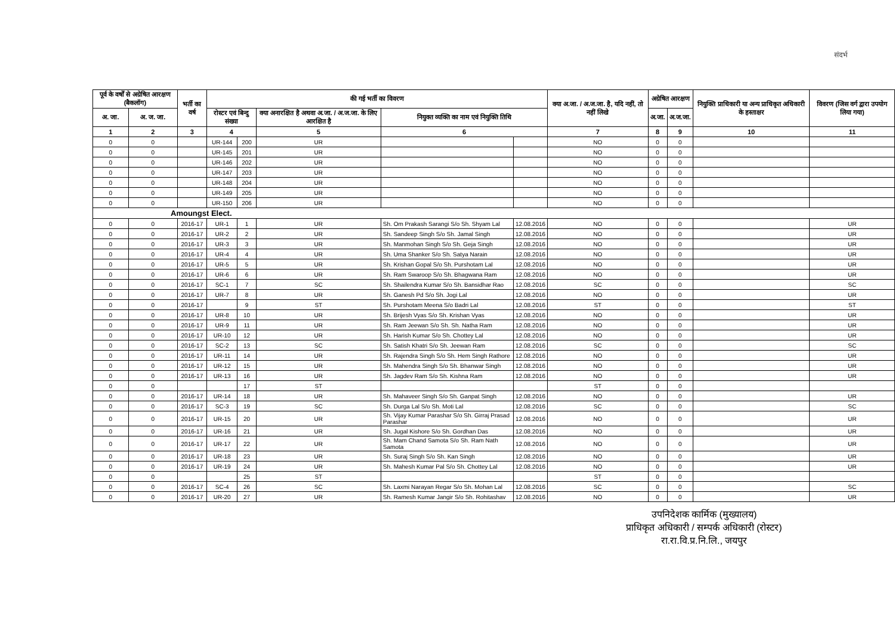संदर्भ
| पूर्व के वर्षों से अग्रेषित आरक्षण (बैकलॉग) | | भर्ती का वर्ष | की गई भर्ती का विवरण | | | | | क्या अ.जा. / अ.ज.जा. है, यदि नहीं, तो नहीं लिखे | अग्रेषित आरक्षण | | नियुक्ति प्राधिकारी या अन्य प्राधिकृत अधिकारी के हस्ताक्षर | विवरण (जिस वर्ग द्वारा उपयोग लिया गया) |
| --- | --- | --- | --- | --- | --- | --- | --- | --- | --- | --- | --- | --- |
| अ. जा. | अ. ज. जा. | | रोस्टर एवं बिन्दु संख्या | | क्या अनारक्षित है अथवा अ.जा. / अ.ज.जा. के लिए आरक्षित है | नियुक्त व्यक्ति का नाम एवं नियुक्ति तिथि | | | अ.जा. | अ.ज.जा. | | |
| 1 | 2 | 3 | 4 | | 5 | 6 | | 7 | 8 | 9 | 10 | 11 |
| 0 | 0 | | UR-144 | 200 | UR | | | NO | 0 | 0 | | |
| 0 | 0 | | UR-145 | 201 | UR | | | NO | 0 | 0 | | |
| 0 | 0 | | UR-146 | 202 | UR | | | NO | 0 | 0 | | |
| 0 | 0 | | UR-147 | 203 | UR | | | NO | 0 | 0 | | |
| 0 | 0 | | UR-148 | 204 | UR | | | NO | 0 | 0 | | |
| 0 | 0 | | UR-149 | 205 | UR | | | NO | 0 | 0 | | |
| 0 | 0 | | UR-150 | 206 | UR | | | NO | 0 | 0 | | |
| Amoungst Elect. | | | | | | | | | | | | |
| 0 | 0 | 2016-17 | UR-1 | 1 | UR | Sh. Om Prakash Sarangi S/o Sh. Shyam Lal | 12.08.2016 | NO | 0 | 0 | | UR |
| 0 | 0 | 2016-17 | UR-2 | 2 | UR | Sh. Sandeep Singh S/o Sh. Jamal Singh | 12.08.2016 | NO | 0 | 0 | | UR |
| 0 | 0 | 2016-17 | UR-3 | 3 | UR | Sh. Manmohan Singh S/o Sh. Geja Singh | 12.08.2016 | NO | 0 | 0 | | UR |
| 0 | 0 | 2016-17 | UR-4 | 4 | UR | Sh. Uma Shanker S/o Sh. Satya Narain | 12.08.2016 | NO | 0 | 0 | | UR |
| 0 | 0 | 2016-17 | UR-5 | 5 | UR | Sh. Krishan Gopal S/o Sh. Purshotam Lal | 12.08.2016 | NO | 0 | 0 | | UR |
| 0 | 0 | 2016-17 | UR-6 | 6 | UR | Sh. Ram Swaroop S/o Sh. Bhagwana Ram | 12.08.2016 | NO | 0 | 0 | | UR |
| 0 | 0 | 2016-17 | SC-1 | 7 | SC | Sh. Shailendra Kumar S/o Sh. Bansidhar Rao | 12.08.2016 | SC | 0 | 0 | | SC |
| 0 | 0 | 2016-17 | UR-7 | 8 | UR | Sh. Ganesh Pd S/o Sh. Jogi Lal | 12.08.2016 | NO | 0 | 0 | | UR |
| 0 | 0 | 2016-17 | | 9 | ST | Sh. Purshotam Meena S/o Badri Lal | 12.08.2016 | ST | 0 | 0 | | ST |
| 0 | 0 | 2016-17 | UR-8 | 10 | UR | Sh. Brijesh Vyas S/o Sh. Krishan Vyas | 12.08.2016 | NO | 0 | 0 | | UR |
| 0 | 0 | 2016-17 | UR-9 | 11 | UR | Sh. Ram Jeewan S/o Sh. Sh. Natha Ram | 12.08.2016 | NO | 0 | 0 | | UR |
| 0 | 0 | 2016-17 | UR-10 | 12 | UR | Sh. Harish Kumar S/o Sh. Chottey Lal | 12.08.2016 | NO | 0 | 0 | | UR |
| 0 | 0 | 2016-17 | SC-2 | 13 | SC | Sh. Satish Khatri S/o Sh. Jeewan Ram | 12.08.2016 | SC | 0 | 0 | | SC |
| 0 | 0 | 2016-17 | UR-11 | 14 | UR | Sh. Rajendra Singh S/o Sh. Hem Singh Rathore | 12.08.2016 | NO | 0 | 0 | | UR |
| 0 | 0 | 2016-17 | UR-12 | 15 | UR | Sh. Mahendra Singh S/o Sh. Bhanwar Singh | 12.08.2016 | NO | 0 | 0 | | UR |
| 0 | 0 | 2016-17 | UR-13 | 16 | UR | Sh. Jagdev Ram S/o Sh. Kishna Ram | 12.08.2016 | NO | 0 | 0 | | UR |
| 0 | 0 | | | 17 | ST | | | ST | 0 | 0 | | |
| 0 | 0 | 2016-17 | UR-14 | 18 | UR | Sh. Mahaveer Singh S/o Sh. Ganpat Singh | 12.08.2016 | NO | 0 | 0 | | UR |
| 0 | 0 | 2016-17 | SC-3 | 19 | SC | Sh. Durga Lal S/o Sh. Moti Lal | 12.08.2016 | SC | 0 | 0 | | SC |
| 0 | 0 | 2016-17 | UR-15 | 20 | UR | Sh. Vijay Kumar Parashar S/o Sh. Girraj Prasad Parashar | 12.08.2016 | NO | 0 | 0 | | UR |
| 0 | 0 | 2016-17 | UR-16 | 21 | UR | Sh. Jugal Kishore S/o Sh. Gordhan Das | 12.08.2016 | NO | 0 | 0 | | UR |
| 0 | 0 | 2016-17 | UR-17 | 22 | UR | Sh. Mam Chand Samota S/o Sh. Ram Nath Samota | 12.08.2016 | NO | 0 | 0 | | UR |
| 0 | 0 | 2016-17 | UR-18 | 23 | UR | Sh. Suraj Singh S/o Sh. Kan Singh | 12.08.2016 | NO | 0 | 0 | | UR |
| 0 | 0 | 2016-17 | UR-19 | 24 | UR | Sh. Mahesh Kumar Pal S/o Sh. Chottey Lal | 12.08.2016 | NO | 0 | 0 | | UR |
| 0 | 0 | | | 25 | ST | | | ST | 0 | 0 | | |
| 0 | 0 | 2016-17 | SC-4 | 26 | SC | Sh. Laxmi Narayan Regar S/o Sh. Mohan Lal | 12.08.2016 | SC | 0 | 0 | | SC |
| 0 | 0 | 2016-17 | UR-20 | 27 | UR | Sh. Ramesh Kumar Jangir S/o Sh. Rohitashav | 12.08.2016 | NO | 0 | 0 | | UR |
उपनिदेशक कार्मिक (मुख्यालय)
प्राधिकृत अधिकारी / सम्पर्क अधिकारी (रोस्टर)
रा.रा.वि.प्र.नि.लि., जयपुर